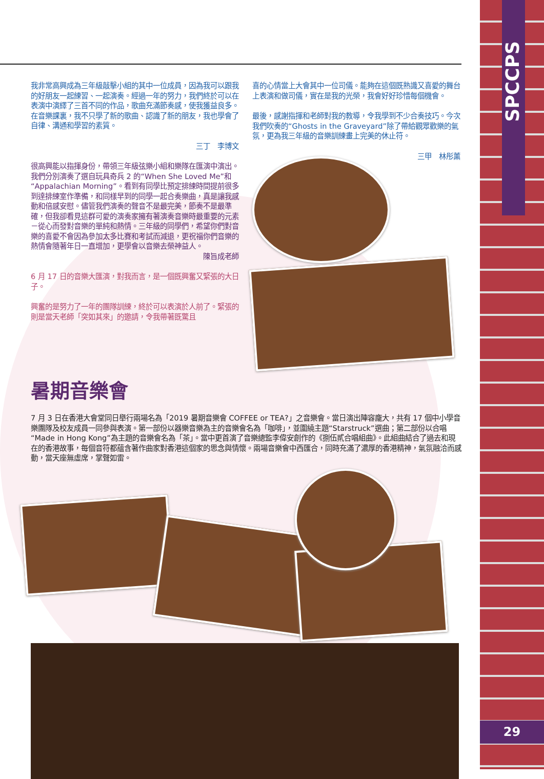SPCCPS
29
我非常高興成為三年級敲擊小組的其中一位成員，因為我可以跟我的好朋友一起練習、一起演奏。經過一年的努力，我們終於可以在表演中演繹了三首不同的作品，歌曲充滿節奏感，使我獲益良多。在音樂課裏，我不只學了新的歌曲、認識了新的朋友，我也學會了自律、溝通和學習的素質。
三丁　李博文
很高興能以指揮身份，帶領三年級弦樂小組和樂隊在匯演中演出。我們分別演奏了選自玩具奇兵 2 的“When She Loved Me”和“Appalachian Morning”。看到有同學比預定排練時間提前很多到達排練室作準備，和同樣早到的同學一起合奏樂曲，真是讓我感動和倍感安慰。儘管我們演奏的聲音不是最完美，節奏不是最準確，但我卻看見這群可愛的演奏家擁有著演奏音樂時最重要的元素－從心而發對音樂的單純和熱情。三年級的同學們，希望你們對音樂的喜愛不會因為參加太多比賽和考試而減退，更祝福你們音樂的熱情會隨著年日一直增加，更學會以音樂去榮神益人。
陳旨成老師
6 月 17 日的音樂大匯演，對我而言，是一個既興奮又緊張的大日子。
興奮的是努力了一年的團隊訓練，終於可以表演於人前了。緊張的則是當天老師「突如其來」的邀請，令我帶著既驚且
喜的心情當上大會其中一位司儀。能夠在這個既熟識又喜愛的舞台上表演和做司儀，實在是我的光榮，我會好好珍惜每個機會。
最後，感謝指揮和老師對我的教導，令我學到不少合奏技巧。今次我們吹奏的“Ghosts in the Graveyard”除了帶給觀眾歡樂的氣氛，更為我三年級的音樂訓練畫上完美的休止符。
三甲　林彤薰
暑期音樂會
7 月 3 日在香港大會堂同日舉行兩場名為「2019 暑期音樂會 COFFEE or TEA?」之音樂會。當日演出陣容龐大，共有 17 個中小學音樂團隊及校友成員一同參與表演。第一部份以器樂音樂為主的音樂會名為「咖啡」，並圍繞主題“Starstruck”選曲；第二部份以合唱“Made in Hong Kong”為主題的音樂會名為「茶」。當中更首演了音樂總監李偉安創作的《捌伍貳合唱組曲》。此組曲結合了過去和現在的香港故事，每個音符都蘊含著作曲家對香港這個家的思念與情懷。兩場音樂會中西匯合，同時充滿了濃厚的香港精神，氣氛融洽而感動，當天座無虛席，掌聲如雷。